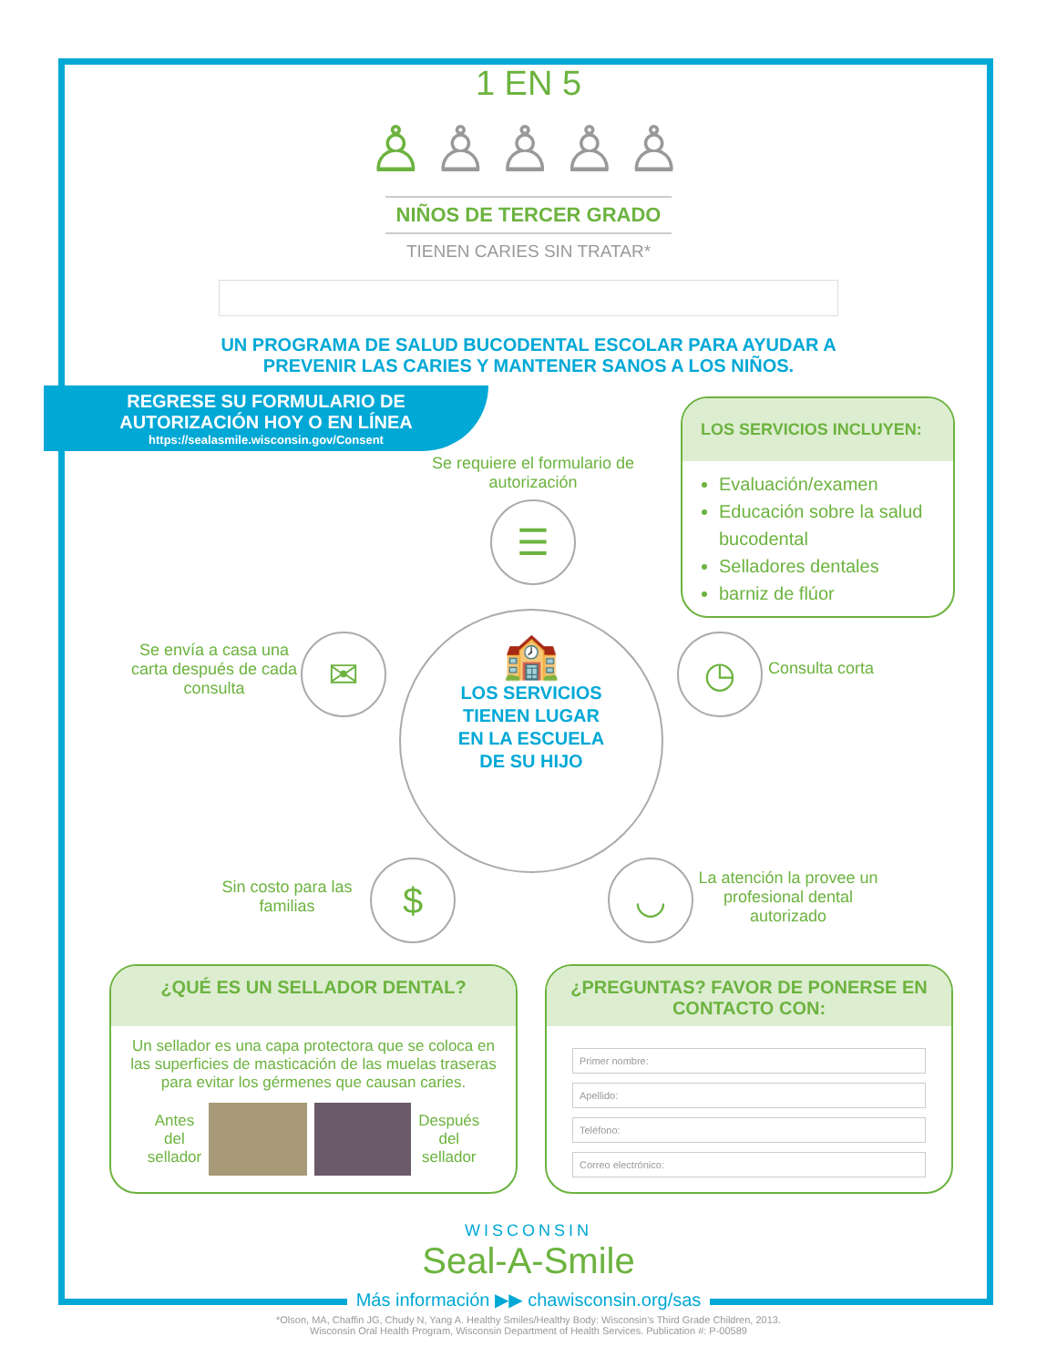1 EN 5
♙♙♙♙♙
NIÑOS DE TERCER GRADO
TIENEN CARIES SIN TRATAR*
UN PROGRAMA DE SALUD BUCODENTAL ESCOLAR PARA AYUDAR A
PREVENIR LAS CARIES Y MANTENER SANOS A LOS NIÑOS.
REGRESE SU FORMULARIO DE
AUTORIZACIÓN HOY O EN LÍNEA
https://sealasmile.wisconsin.gov/Consent
LOS SERVICIOS INCLUYEN:
Evaluación/examen
Educación sobre la salud bucodental
Selladores dentales
barniz de flúor
Se requiere el formulario de autorización
☰
Se envía a casa una carta después de cada consulta
✉ ◷ Consulta corta
🏫
LOS SERVICIOS
TIENEN LUGAR
EN LA ESCUELA
DE SU HIJO
Sin costo para las familias
$ ◡
La atención la provee un profesional dental autorizado
¿QUÉ ES UN SELLADOR DENTAL?
Un sellador es una capa protectora que se coloca en las superficies de masticación de las muelas traseras para evitar los gérmenes que causan caries.
Antes
del
sellador
Después
del
sellador
¿PREGUNTAS? FAVOR DE PONERSE EN CONTACTO CON:
Primer nombre:
Apellido:
Teléfono:
Correo electrónico:
WISCONSIN
Seal-A-Smile
Más información ▶▶ chawisconsin.org/sas
*Olson, MA, Chaffin JG, Chudy N, Yang A. Healthy Smiles/Healthy Body: Wisconsin's Third Grade Children, 2013.
Wisconsin Oral Health Program, Wisconsin Department of Health Services. Publication #: P-00589